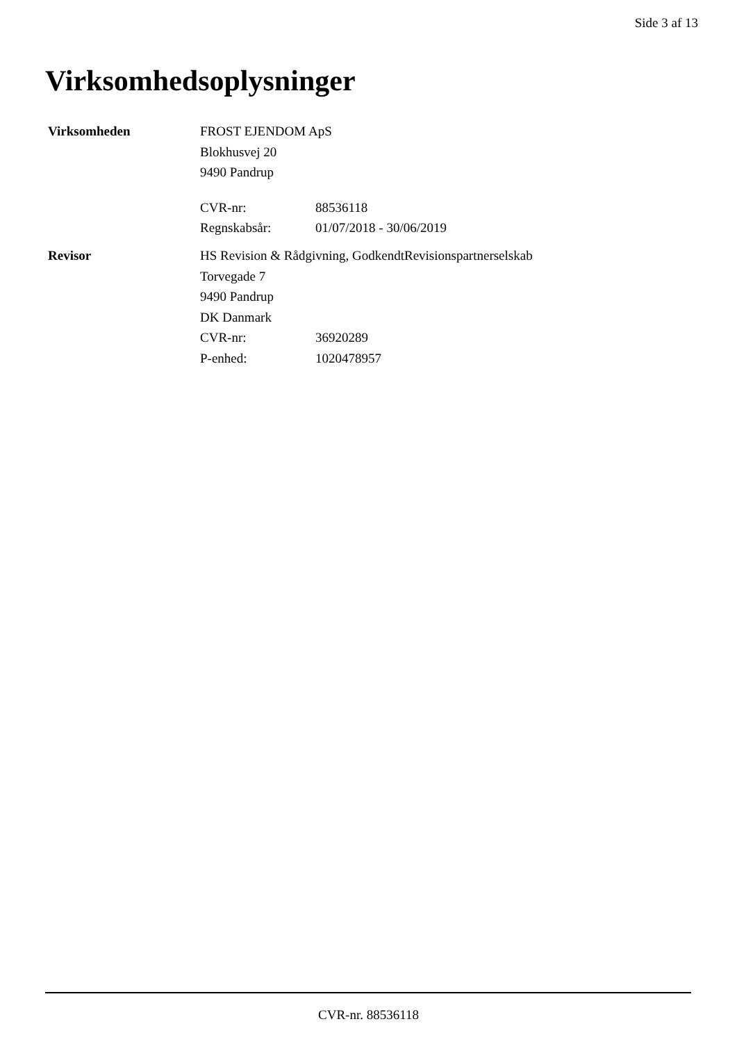Side 3 af 13
Virksomhedsoplysninger
Virksomheden
FROST EJENDOM ApS
Blokhusvej 20
9490 Pandrup
CVR-nr: 88536118
Regnskabsår: 01/07/2018 - 30/06/2019
Revisor
HS Revision & Rådgivning, GodkendtRevisionspartnerselskab
Torvegade 7
9490 Pandrup
DK Danmark
CVR-nr: 36920289
P-enhed: 1020478957
CVR-nr. 88536118